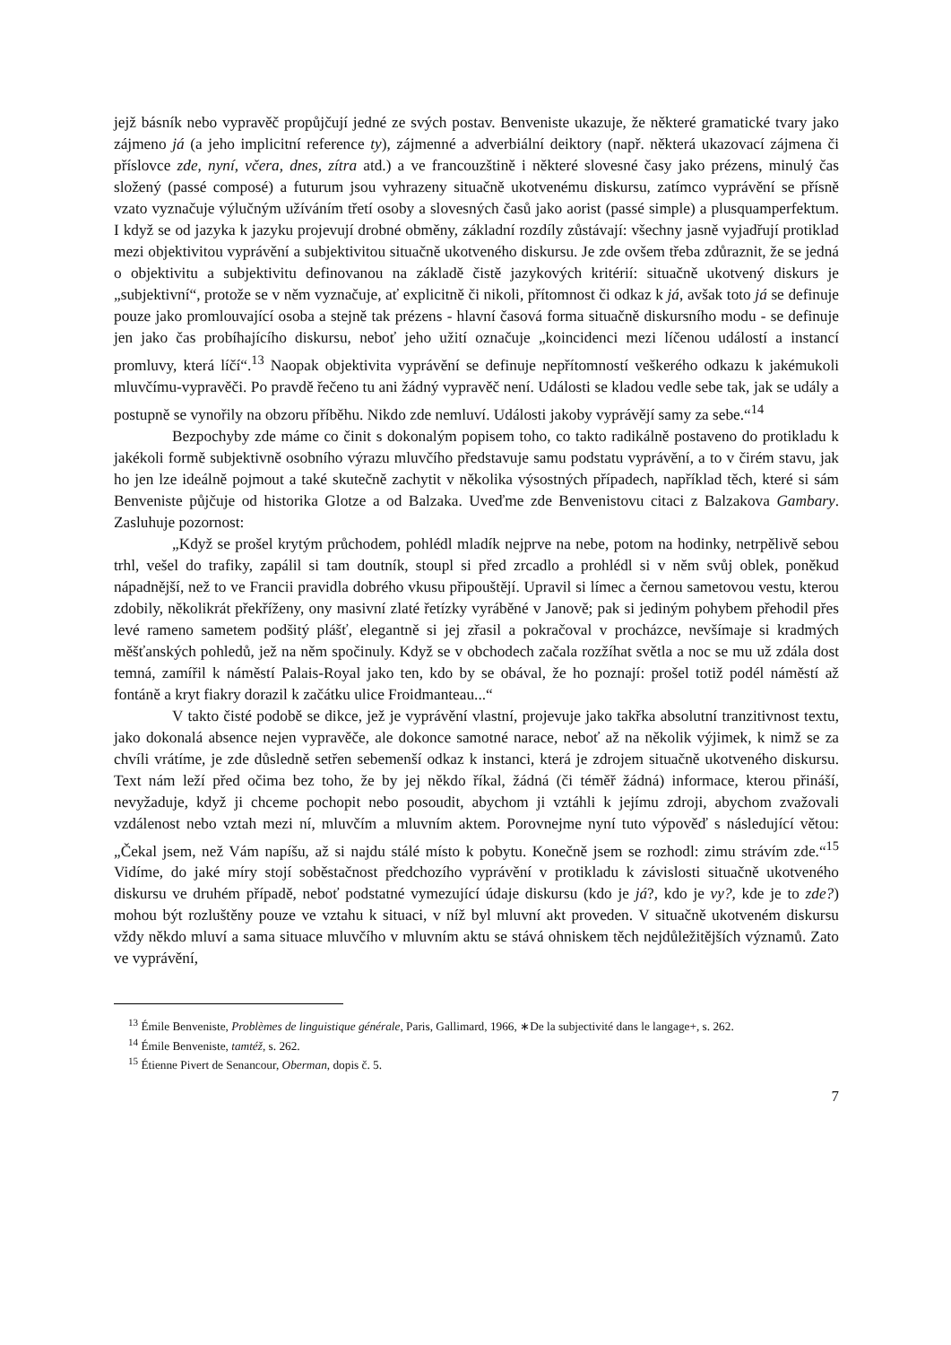jejž básník nebo vypravěč propůjčují jedné ze svých postav. Benveniste ukazuje, že některé gramatické tvary jako zájmeno já (a jeho implicitní reference ty), zájmenné a adverbiální deiktory (např. některá ukazovací zájmena či příslovce zde, nyní, včera, dnes, zítra atd.) a ve francouzštině i některé slovesné časy jako prézens, minulý čas složený (passé composé) a futurum jsou vyhrazeny situačně ukotvenému diskursu, zatímco vyprávění se přísně vzato vyznačuje výlučným užíváním třetí osoby a slovesných časů jako aorist (passé simple) a plusquamperfektum. I když se od jazyka k jazyku projevují drobné obměny, základní rozdíly zůstávají: všechny jasně vyjadřují protiklad mezi objektivitou vyprávění a subjektivitou situačně ukotveného diskursu. Je zde ovšem třeba zdůraznit, že se jedná o objektivitu a subjektivitu definovanou na základě čistě jazykových kritérií: situačně ukotvený diskurs je „subjektivní“, protože se v něm vyznačuje, ať explicitně či nikoli, přítomnost či odkaz k já, avšak toto já se definuje pouze jako promlouvající osoba a stejně tak prézens - hlavní časová forma situačně diskursního modu - se definuje jen jako čas probíhajícího diskursu, neboť jeho užití označuje „koincidenci mezi líčenou událostí a instancí promluvy, která líčí“.<sup>13</sup> Naopak objektivita vyprávění se definuje nepřítomností veškerého odkazu k jakémukoli mluvčímu-vypravěči. Po pravdě řečeno tu ani žádný vypravěč není. Události se kladou vedle sebe tak, jak se udály a postupně se vynořily na obzoru příběhu. Nikdo zde nemluví. Události jakoby vyprávějí samy za sebe.“<sup>14</sup>
Bezpochyby zde máme co činit s dokonalým popisem toho, co takto radikálně postaveno do protikladu k jakékoli formě subjektivně osobního výrazu mluvčího představuje samu podstatu vyprávění, a to v čirém stavu, jak ho jen lze ideálně pojmout a také skutečně zachytit v několika výsostných případech, například těch, které si sám Benveniste půjčuje od historika Glotze a od Balzaka. Uveďme zde Benvenistovu citaci z Balzakova Gambary. Zasluhuje pozornost:
„Když se prošel krytým průchodem, pohlédl mladík nejprve na nebe, potom na hodinky, netrpělivě sebou trhl, vešel do trafiky, zapálil si tam doutník, stoupl si před zrcadlo a prohlédl si v něm svůj oblek, poněkud nápadnější, než to ve Francii pravidla dobrého vkusu připouštějí. Upravil si límec a černou sametovou vestu, kterou zdobily, několikrát překříženy, ony masivní zlaté řetízky vyráběné v Janově; pak si jediným pohybem přehodil přes levé rameno sametem podšitý plášť, elegantně si jej zřasil a pokračoval v procházce, nevšímaje si kradmých měšťanských pohledů, jež na něm spočinuly. Když se v obchodech začala rozžíhat světla a noc se mu už zdála dost temná, zamířil k náměstí Palais-Royal jako ten, kdo by se obával, že ho poznají: prošel totiž podél náměstí až fontáně a kryt fiakry dorazil k začátku ulice Froidmanteau...“
V takto čisté podobě se dikce, jež je vyprávění vlastní, projevuje jako takřka absolutní tranzitivnost textu, jako dokonalá absence nejen vypravěče, ale dokonce samotné narace, neboť až na několik výjimek, k nimž se za chvíli vrátíme, je zde důsledně setřen sebemenší odkaz k instanci, která je zdrojem situačně ukotveného diskursu. Text nám leží před očima bez toho, že by jej někdo říkal, žádná (či téměř žádná) informace, kterou přináší, nevyžaduje, když ji chceme pochopit nebo posoudit, abychom ji vztáhli k jejímu zdroji, abychom zvažovali vzdálenost nebo vztah mezi ní, mluvčím a mluvním aktem. Porovnejme nyní tuto výpověď s následující větou: „Čekal jsem, než Vám napíšu, až si najdu stálé místo k pobytu. Konečně jsem se rozhodl: zimu strávím zde.“<sup>15</sup> Vidíme, do jaké míry stojí soběstačnost předchozího vyprávění v protikladu k závislosti situačně ukotveného diskursu ve druhém případě, neboť podstatné vymezující údaje diskursu (kdo je já?, kdo je vy?, kde je to zde?) mohou být rozluštěny pouze ve vztahu k situaci, v níž byl mluvní akt proveden. V situačně ukotveném diskursu vždy někdo mluví a sama situace mluvčího v mluvním aktu se stává ohniskem těch nejdůležitějších významů. Zato ve vyprávění,
<sup>13</sup> Émile Benveniste, Problèmes de linguistique générale, Paris, Gallimard, 1966, ∗De la subjectivité dans le langage+, s. 262.
<sup>14</sup> Émile Benveniste, tamtéž, s. 262.
<sup>15</sup> Étienne Pivert de Senancour, Oberman, dopis č. 5.
7